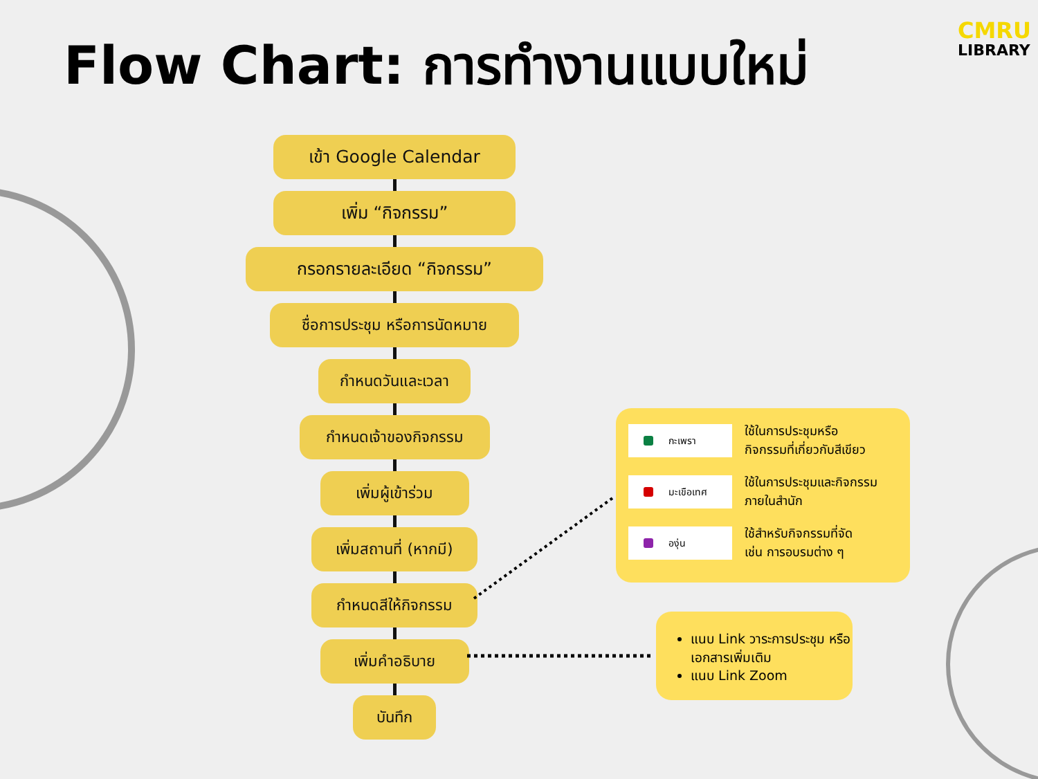Flow Chart: การทำงานแบบใหม่
CMRU
LIBRARY
เข้า Google Calendar
เพิ่ม “กิจกรรม”
กรอกรายละเอียด “กิจกรรม”
ชื่อการประชุม หรือการนัดหมาย
กำหนดวันและเวลา
กำหนดเจ้าของกิจกรรม
เพิ่มผู้เข้าร่วม
เพิ่มสถานที่ (หากมี)
กำหนดสีให้กิจกรรม
เพิ่มคำอธิบาย
บันทึก
กะเพรา
ใช้ในการประชุมหรือ
กิจกรรมที่เกี่ยวกับสีเขียว
มะเขือเทศ
ใช้ในการประชุมและกิจกรรม
ภายในสำนัก
องุ่น
ใช้สำหรับกิจกรรมที่จัด
เช่น การอบรมต่าง ๆ
แนบ Link วาระการประชุม หรือเอกสารเพิ่มเติม
แนบ Link Zoom